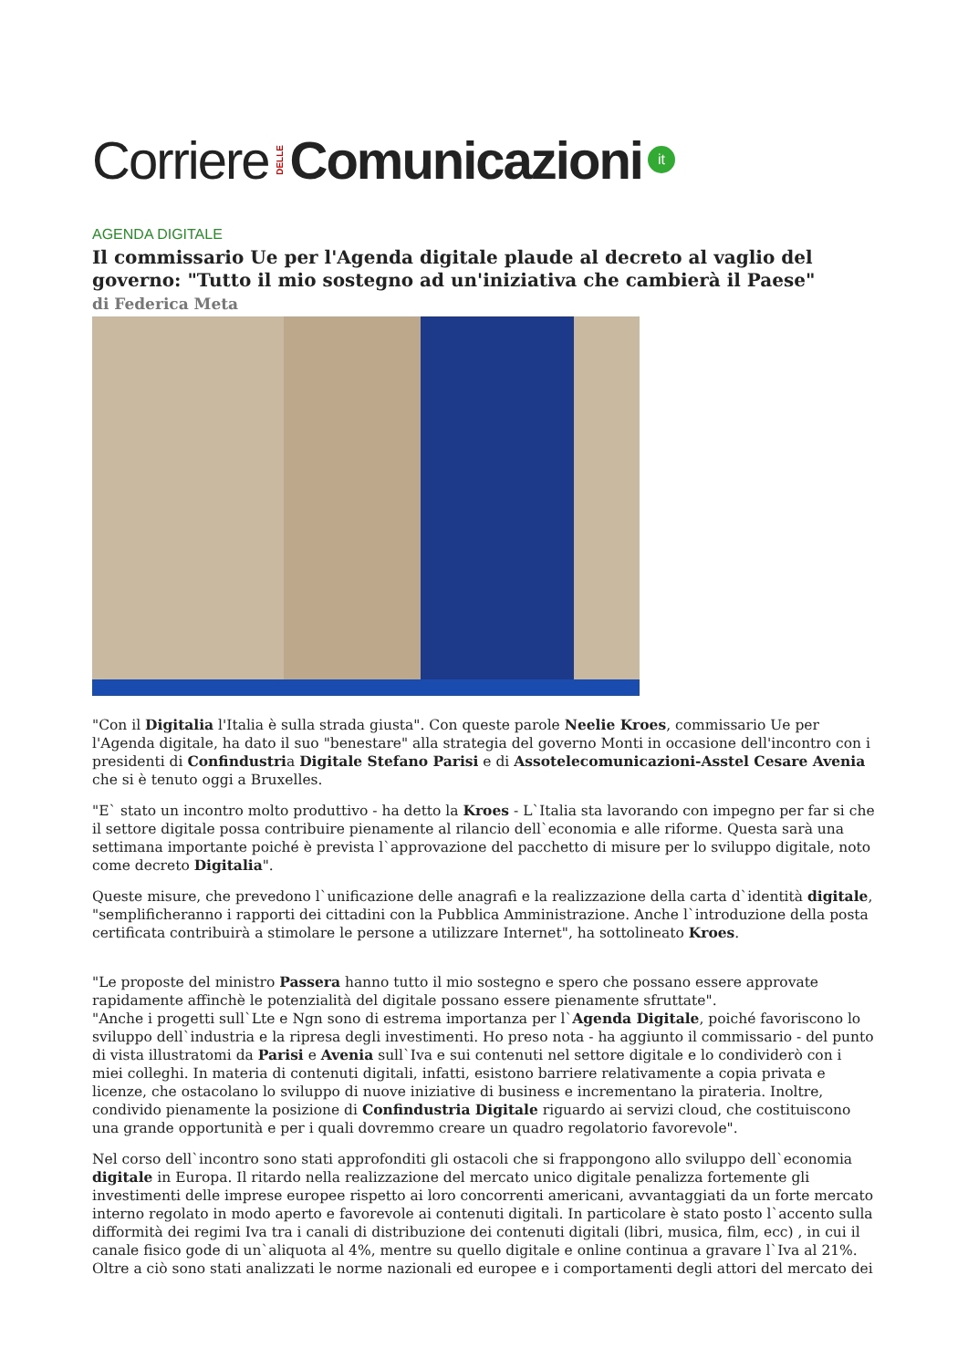Corriere DELLE Comunicazioni it
AGENDA DIGITALE
Il commissario Ue per l'Agenda digitale plaude al decreto al vaglio del governo: "Tutto il mio sostegno ad un'iniziativa che cambierà il Paese"
di Federica Meta
"Con il Digitalia l'Italia è sulla strada giusta". Con queste parole Neelie Kroes, commissario Ue per l'Agenda digitale, ha dato il suo "benestare" alla strategia del governo Monti in occasione dell'incontro con i presidenti di Confindustria Digitale Stefano Parisi e di Assotelecomunicazioni-Asstel Cesare Avenia che si è tenuto oggi a Bruxelles.
"E` stato un incontro molto produttivo - ha detto la Kroes - L`Italia sta lavorando con impegno per far si che il settore digitale possa contribuire pienamente al rilancio dell`economia e alle riforme. Questa sarà una settimana importante poiché è prevista l`approvazione del pacchetto di misure per lo sviluppo digitale, noto come decreto Digitalia".
Queste misure, che prevedono l`unificazione delle anagrafi e la realizzazione della carta d`identità digitale, "semplificheranno i rapporti dei cittadini con la Pubblica Amministrazione. Anche l`introduzione della posta certificata contribuirà a stimolare le persone a utilizzare Internet", ha sottolineato Kroes.
"Le proposte del ministro Passera hanno tutto il mio sostegno e spero che possano essere approvate rapidamente affinchè le potenzialità del digitale possano essere pienamente sfruttate".
"Anche i progetti sull`Lte e Ngn sono di estrema importanza per l`Agenda Digitale, poiché favoriscono lo sviluppo dell`industria e la ripresa degli investimenti. Ho preso nota - ha aggiunto il commissario - del punto di vista illustratomi da Parisi e Avenia sull`Iva e sui contenuti nel settore digitale e lo condividerò con i miei colleghi. In materia di contenuti digitali, infatti, esistono barriere relativamente a copia privata e licenze, che ostacolano lo sviluppo di nuove iniziative di business e incrementano la pirateria. Inoltre, condivido pienamente la posizione di Confindustria Digitale riguardo ai servizi cloud, che costituiscono una grande opportunità e per i quali dovremmo creare un quadro regolatorio favorevole".
Nel corso dell`incontro sono stati approfonditi gli ostacoli che si frappongono allo sviluppo dell`economia digitale in Europa. Il ritardo nella realizzazione del mercato unico digitale penalizza fortemente gli investimenti delle imprese europee rispetto ai loro concorrenti americani, avvantaggiati da un forte mercato interno regolato in modo aperto e favorevole ai contenuti digitali. In particolare è stato posto l`accento sulla difformità dei regimi Iva tra i canali di distribuzione dei contenuti digitali (libri, musica, film, ecc) , in cui il canale fisico gode di un`aliquota al 4%, mentre su quello digitale e online continua a gravare l`Iva al 21%. Oltre a ciò sono stati analizzati le norme nazionali ed europee e i comportamenti degli attori del mercato dei